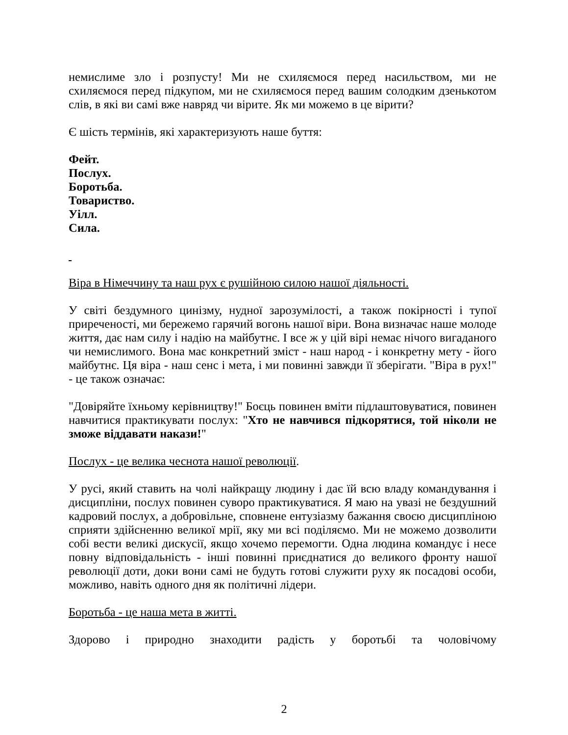немислиме зло і розпусту! Ми не схиляємося перед насильством, ми не схиляємося перед підкупом, ми не схиляємося перед вашим солодким дзенькотом слів, в які ви самі вже навряд чи вірите. Як ми можемо в це вірити?
Є шість термінів, які характеризують наше буття:
Фейт.
Послух.
Боротьба.
Товариство.
Уілл.
Сила.
Віра в Німеччину та наш рух є рушійною силою нашої діяльності.
У світі бездумного цинізму, нудної зарозумілості, а також покірності і тупої приреченості, ми бережемо гарячий вогонь нашої віри. Вона визначає наше молоде життя, дає нам силу і надію на майбутнє. І все ж у цій вірі немає нічого вигаданого чи немислимого. Вона має конкретний зміст - наш народ - і конкретну мету - його майбутнє. Ця віра - наш сенс і мета, і ми повинні завжди її зберігати. "Віра в рух!" - це також означає:
"Довіряйте їхньому керівництву!" Боєць повинен вміти підлаштовуватися, повинен навчитися практикувати послух: "Хто не навчився підкорятися, той ніколи не зможе віддавати накази!"
Послух - це велика чеснота нашої революції.
У русі, який ставить на чолі найкращу людину і дає їй всю владу командування і дисципліни, послух повинен суворо практикуватися. Я маю на увазі не бездушний кадровий послух, а добровільне, сповнене ентузіазму бажання своєю дисципліною сприяти здійсненню великої мрії, яку ми всі поділяємо. Ми не можемо дозволити собі вести великі дискусії, якщо хочемо перемогти. Одна людина командує і несе повну відповідальність - інші повинні приєднатися до великого фронту нашої революції доти, доки вони самі не будуть готові служити руху як посадові особи, можливо, навіть одного дня як політичні лідери.
Боротьба - це наша мета в житті.
Здорово і природно знаходити радість у боротьбі та чоловічому
2